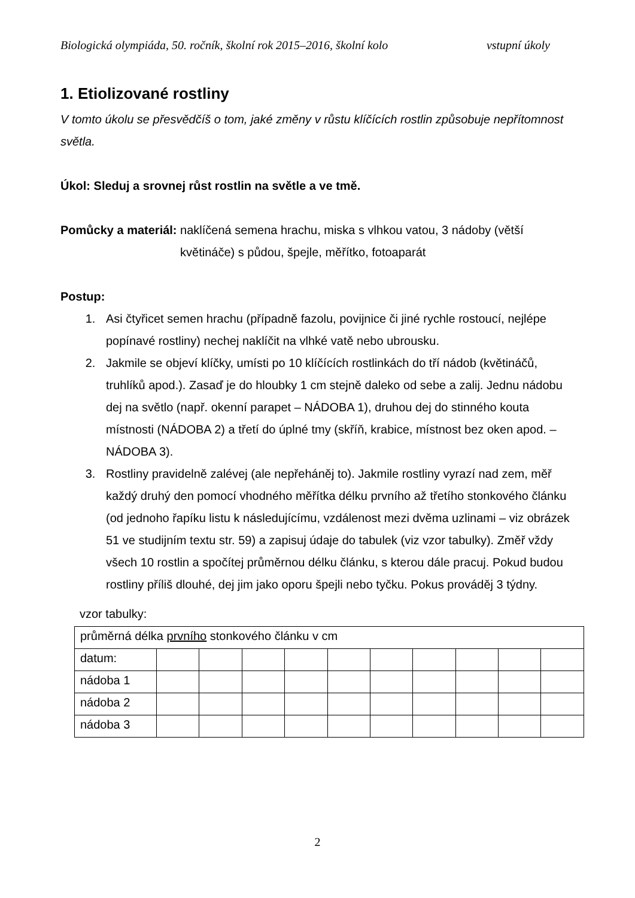Biologická olympiáda, 50. ročník, školní rok 2015–2016, školní kolo vstupní úkoly
1. Etiolizované rostliny
V tomto úkolu se přesvědčíš o tom, jaké změny v růstu klíčících rostlin způsobuje nepřítomnost světla.
Úkol: Sleduj a srovnej růst rostlin na světle a ve tmě.
Pomůcky a materiál: naklíčená semena hrachu, miska s vlhkou vatou, 3 nádoby (větší květináče) s půdou, špejle, měřítko, fotoaparát
Postup:
1. Asi čtyřicet semen hrachu (případně fazolu, povijnice či jiné rychle rostoucí, nejlépe popínavé rostliny) nechej naklíčit na vlhké vatě nebo ubrousku.
2. Jakmile se objeví klíčky, umísti po 10 klíčících rostlinkách do tří nádob (květináčů, truhlíků apod.). Zasaď je do hloubky 1 cm stejně daleko od sebe a zalij. Jednu nádobu dej na světlo (např. okenní parapet – NÁDOBA 1), druhou dej do stinného kouta místnosti (NÁDOBA 2) a třetí do úplné tmy (skříň, krabice, místnost bez oken apod. – NÁDOBA 3).
3. Rostliny pravidelně zalévej (ale nepřeháněj to). Jakmile rostliny vyrazí nad zem, měř každý druhý den pomocí vhodného měřítka délku prvního až třetího stonkového článku (od jednoho řapíku listu k následujícímu, vzdálenost mezi dvěma uzlinami – viz obrázek 51 ve studijním textu str. 59) a zapisuj údaje do tabulek (viz vzor tabulky). Změř vždy všech 10 rostlin a spočítej průměrnou délku článku, s kterou dále pracuj. Pokud budou rostliny příliš dlouhé, dej jim jako oporu špejli nebo tyčku. Pokus prováděj 3 týdny.
vzor tabulky:
| průměrná délka prvního stonkového článku v cm | | | | | | | | | | |
| datum: | | | | | | | | | | |
| nádoba 1 | | | | | | | | | | |
| nádoba 2 | | | | | | | | | | |
| nádoba 3 | | | | | | | | | | |
2